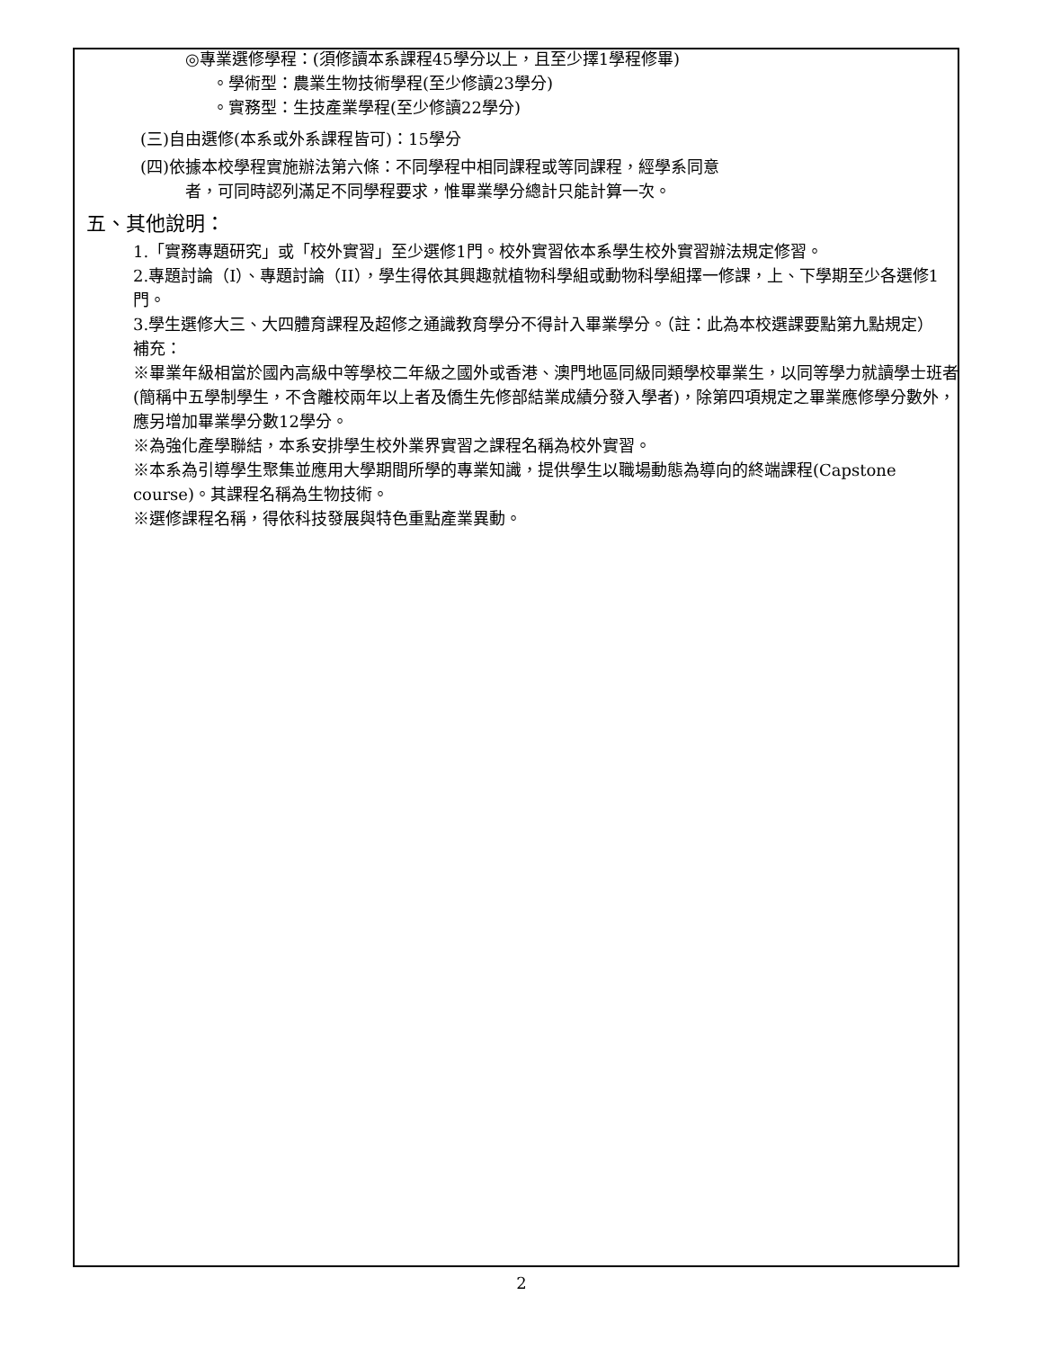◎專業選修學程：(須修讀本系課程45學分以上，且至少擇1學程修畢)
。學術型：農業生物技術學程(至少修讀23學分)
。實務型：生技產業學程(至少修讀22學分)
(三)自由選修(本系或外系課程皆可)：15學分
(四)依據本校學程實施辦法第六條：不同學程中相同課程或等同課程，經學系同意
者，可同時認列滿足不同學程要求，惟畢業學分總計只能計算一次。
五、其他說明：
1.「實務專題研究」或「校外實習」至少選修1門。校外實習依本系學生校外實習辦法規定修習。
2.專題討論（I）、專題討論（II），學生得依其興趣就植物科學組或動物科學組擇一修課，上、下學期至少各選修1門。
3.學生選修大三、大四體育課程及超修之通識教育學分不得計入畢業學分。（註：此為本校選課要點第九點規定）
補充：
※畢業年級相當於國內高級中等學校二年級之國外或香港、澳門地區同級同類學校畢業生，以同等學力就讀學士班者(簡稱中五學制學生，不含離校兩年以上者及僑生先修部結業成績分發入學者)，除第四項規定之畢業應修學分數外，應另增加畢業學分數12學分。
※為強化產學聯結，本系安排學生校外業界實習之課程名稱為校外實習。
※本系為引導學生聚集並應用大學期間所學的專業知識，提供學生以職場動態為導向的終端課程(Capstone course)。其課程名稱為生物技術。
※選修課程名稱，得依科技發展與特色重點產業異動。
2